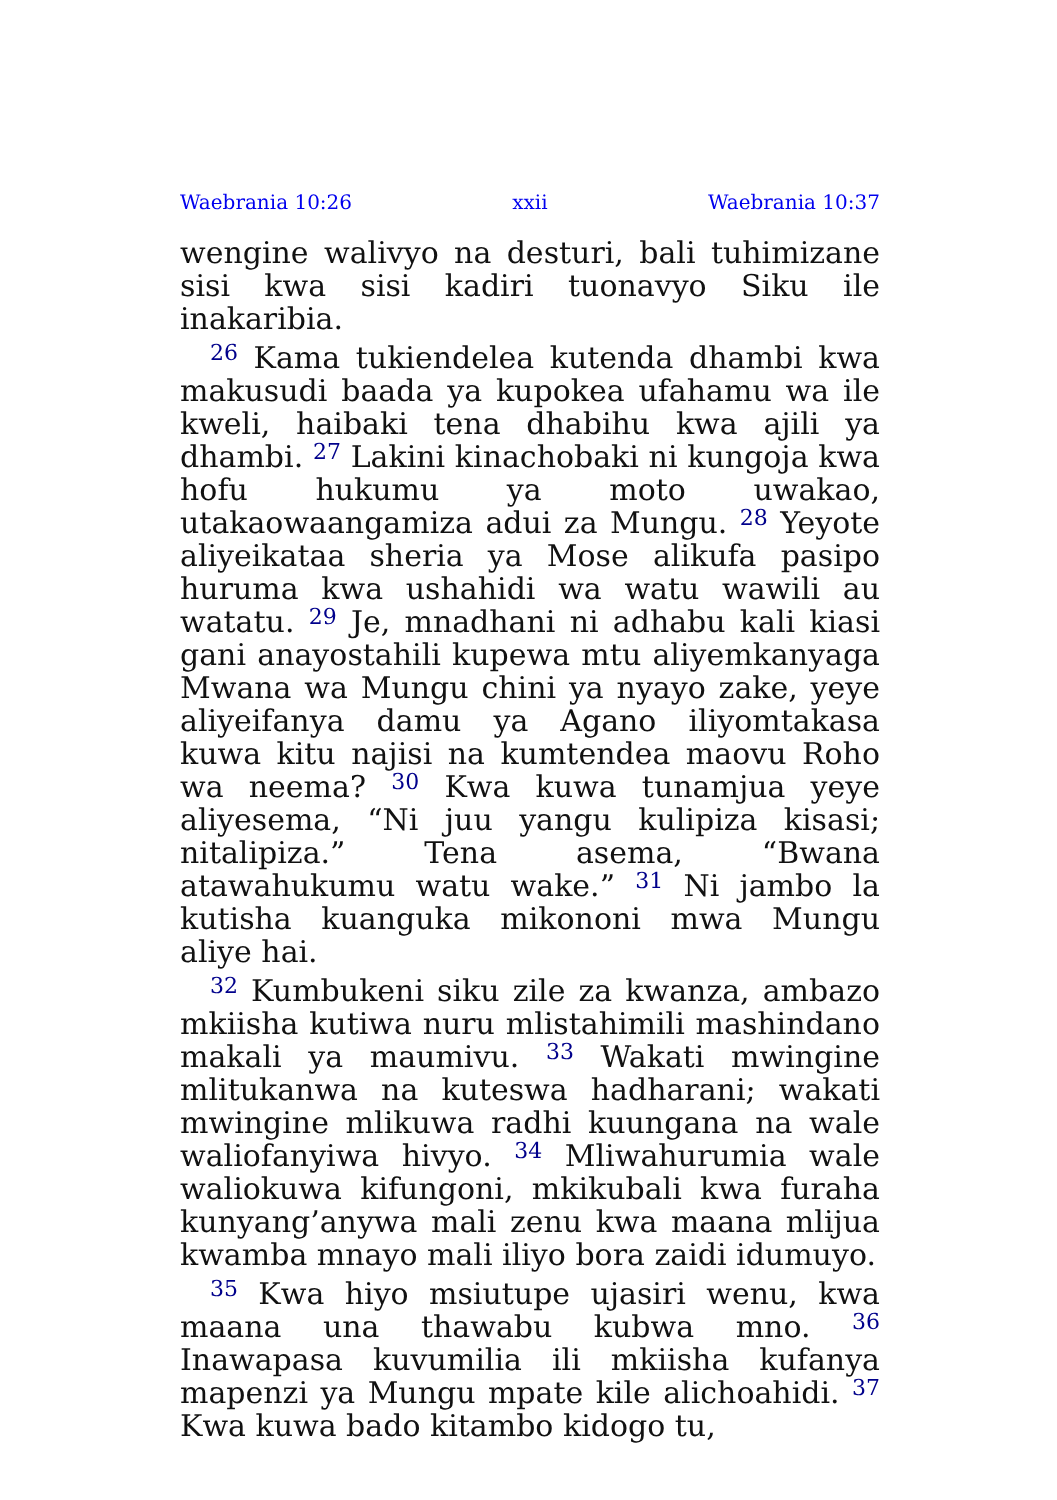Waebrania 10:26 xxii Waebrania 10:37
wengine walivyo na desturi, bali tuhimizane sisi kwa sisi kadiri tuonavyo Siku ile inakaribia.
<sup>26</sup> Kama tukiendelea kutenda dhambi kwa makusudi baada ya kupokea ufahamu wa ile kweli, haibaki tena dhabihu kwa ajili ya dhambi. <sup>27</sup> Lakini kinachobaki ni kungoja kwa hofu hukumu ya moto uwakao, utakaowaangamiza adui za Mungu. <sup>28</sup> Yeyote aliyeikataa sheria ya Mose alikufa pasipo huruma kwa ushahidi wa watu wawili au watatu. <sup>29</sup> Je, mnadhani ni adhabu kali kiasi gani anayostahili kupewa mtu aliyemkanyaga Mwana wa Mungu chini ya nyayo zake, yeye aliyeifanya damu ya Agano iliyomtakasa kuwa kitu najisi na kumtendea maovu Roho wa neema? <sup>30</sup> Kwa kuwa tunamjua yeye aliyesema, “Ni juu yangu kulipiza kisasi; nitalipiza.” Tena asema, “Bwana atawahukumu watu wake.” <sup>31</sup> Ni jambo la kutisha kuanguka mikononi mwa Mungu aliye hai.
<sup>32</sup> Kumbukeni siku zile za kwanza, ambazo mkiisha kutiwa nuru mlistahimili mashindano makali ya maumivu. <sup>33</sup> Wakati mwingine mlitukanwa na kuteswa hadharani; wakati mwingine mlikuwa radhi kuungana na wale waliofanyiwa hivyo. <sup>34</sup> Mliwahurumia wale waliokuwa kifungoni, mkikubali kwa furaha kunyang’anywa mali zenu kwa maana mlijua kwamba mnayo mali iliyo bora zaidi idumuyo.
<sup>35</sup> Kwa hiyo msiutupe ujasiri wenu, kwa maana una thawabu kubwa mno. <sup>36</sup> Inawapasa kuvumilia ili mkiisha kufanya mapenzi ya Mungu mpate kile alichoahidi. <sup>37</sup> Kwa kuwa bado kitambo kidogo tu,